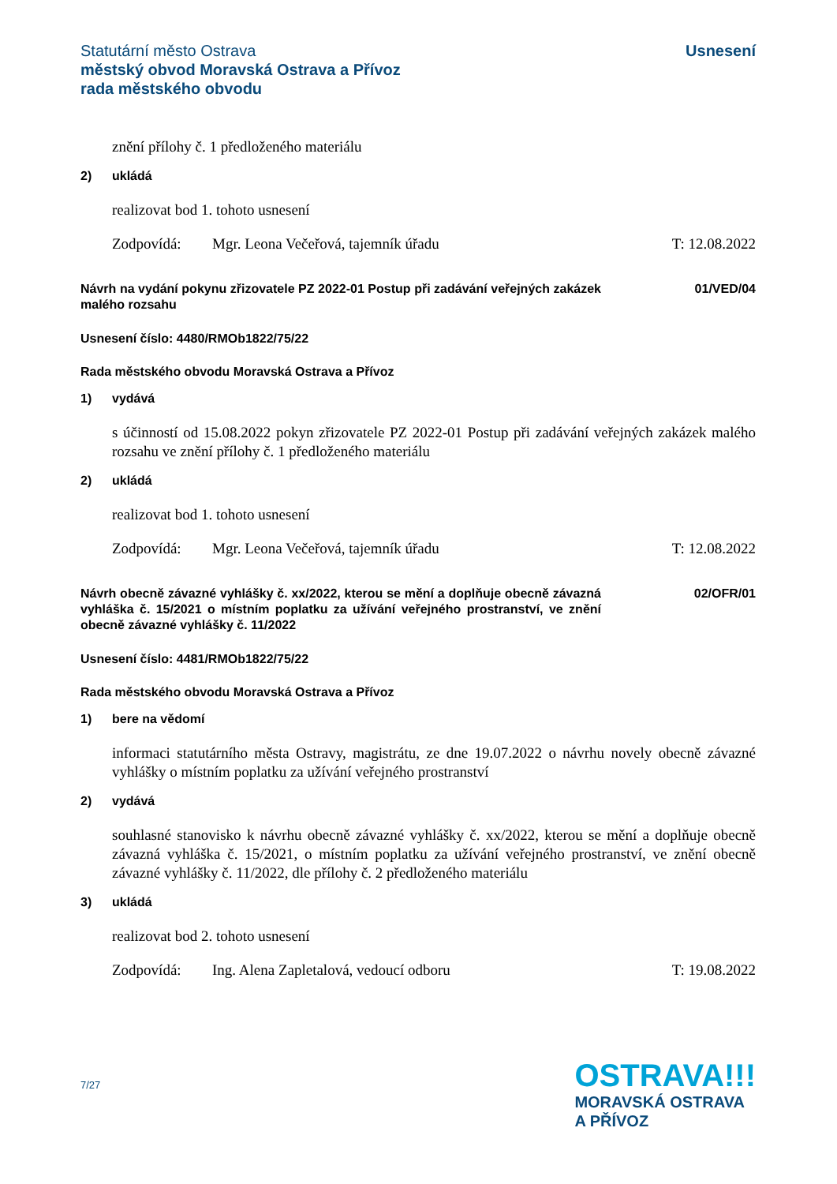Statutární město Ostrava
městský obvod Moravská Ostrava a Přívoz
rada městského obvodu
Usnesení
znění přílohy č. 1 předloženého materiálu
2) ukládá
realizovat bod 1. tohoto usnesení
Zodpovídá: Mgr. Leona Večeřová, tajemník úřadu T: 12.08.2022
Návrh na vydání pokynu zřizovatele PZ 2022-01 Postup při zadávání veřejných zakázek malého rozsahu
01/VED/04
Usnesení číslo: 4480/RMOb1822/75/22
Rada městského obvodu Moravská Ostrava a Přívoz
1) vydává
s účinností od 15.08.2022 pokyn zřizovatele PZ 2022-01 Postup při zadávání veřejných zakázek malého rozsahu ve znění přílohy č. 1 předloženého materiálu
2) ukládá
realizovat bod 1. tohoto usnesení
Zodpovídá: Mgr. Leona Večeřová, tajemník úřadu T: 12.08.2022
Návrh obecně závazné vyhlášky č. xx/2022, kterou se mění a doplňuje obecně závazná vyhláška č. 15/2021 o místním poplatku za užívání veřejného prostranství, ve znění obecně závazné vyhlášky č. 11/2022
02/OFR/01
Usnesení číslo: 4481/RMOb1822/75/22
Rada městského obvodu Moravská Ostrava a Přívoz
1) bere na vědomí
informaci statutárního města Ostravy, magistrátu, ze dne 19.07.2022 o návrhu novely obecně závazné vyhlášky o místním poplatku za užívání veřejného prostranství
2) vydává
souhlasné stanovisko k návrhu obecně závazné vyhlášky č. xx/2022, kterou se mění a doplňuje obecně závazná vyhláška č. 15/2021, o místním poplatku za užívání veřejného prostranství, ve znění obecně závazné vyhlášky č. 11/2022, dle přílohy č. 2 předloženého materiálu
3) ukládá
realizovat bod 2. tohoto usnesení
Zodpovídá: Ing. Alena Zapletalová, vedoucí odboru T: 19.08.2022
7/27
OSTRAVA!!!
MORAVSKÁ OSTRAVA
A PŘÍVOZ